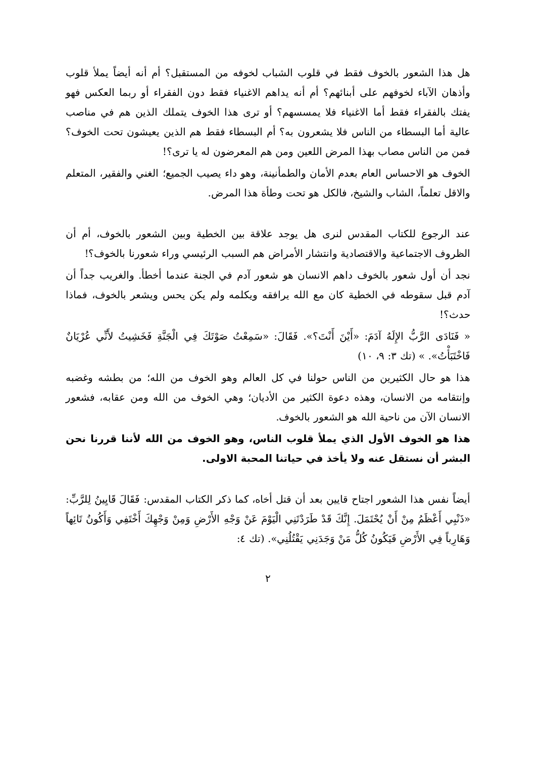هل هذا الشعور بالخوف فقط في قلوب الشباب لخوفه من المستقبل؟ أم أنه أيضاً يملأ قلوب وأذهان الآباء لخوفهم على أبنائهم؟ أم أنه يداهم الاغنياء فقط دون الفقراء أو ربما العكس فهو يفتك بالفقراء فقط أما الاغنياء فلا يمسسهم؟ أو ترى هذا الخوف يتملك الذين هم في مناصب عالية أما البسطاء من الناس فلا يشعرون به؟ أم البسطاء فقط هم الذين يعيشون تحت الخوف؟ فمن من الناس مصاب بهذا المرض اللعين ومن هم المعرضون له يا ترى؟!
الخوف هو الاحساس العام بعدم الأمان والطمأنينة، وهو داء يصيب الجميع؛ الغني والفقير، المتعلم والاقل تعلماً، الشاب والشيخ، فالكل هو تحت وطأة هذا المرض.
عند الرجوع للكتاب المقدس لنرى هل يوجد علاقة بين الخطية وبين الشعور بالخوف، أم أن الظروف الاجتماعية والاقتصادية وانتشار الأمراض هم السبب الرئيسي وراء شعورنا بالخوف؟!
نجد أن أول شعور بالخوف داهم الانسان هو شعور آدم في الجنة عندما أخطأ. والغريب جداً أن آدم قبل سقوطه في الخطية كان مع الله يرافقه ويكلمه ولم يكن يحس ويشعر بالخوف، فماذا حدث؟!
« فَنَادَى الرَّبُّ الإِلَهُ آدَمَ: «أَيْنَ أَنْتَ؟». فَقَالَ: «سَمِعْتُ صَوْتَكَ فِي الْجَنَّةِ فَخَشِيتُ لأَنِّي عُرْيَانٌ فَاخْتَبَأْتُ». » (تك ٣: ٩، ١٠)
هذا هو حال الكثيرين من الناس حولنا في كل العالم وهو الخوف من الله؛ من بطشه وغضبه وإنتقامه من الانسان، وهذه دعوة الكثير من الأديان؛ وهي الخوف من الله ومن عقابه، فشعور الانسان الآن من ناحية الله هو الشعور بالخوف.
هذا هو الخوف الأول الذي يملأ قلوب الناس، وهو الخوف من الله لأننا قررنا نحن البشر أن نستقل عنه ولا يأخذ في حياتنا المحبة الاولى.
أيضاً نفس هذا الشعور اجتاح قايين بعد أن قتل أخاه، كما ذكر الكتاب المقدس: فَقَالَ قَايِينُ لِلرَّبِّ: «ذَنْبِي أَعْظَمُ مِنْ أَنْ يُحْتَمَلَ. إِنَّكَ قَدْ طَرَدْتَنِي الْيَوْمَ عَنْ وَجْهِ الأَرْضِ وَمِنْ وَجْهِكَ أَخْتَفِي وَأَكُونُ تَائِهاً وَهَارِباً فِي الأَرْضِ فَيَكُونُ كُلُّ مَنْ وَجَدَنِي يَقْتُلُنِي». (تك ٤:
٢